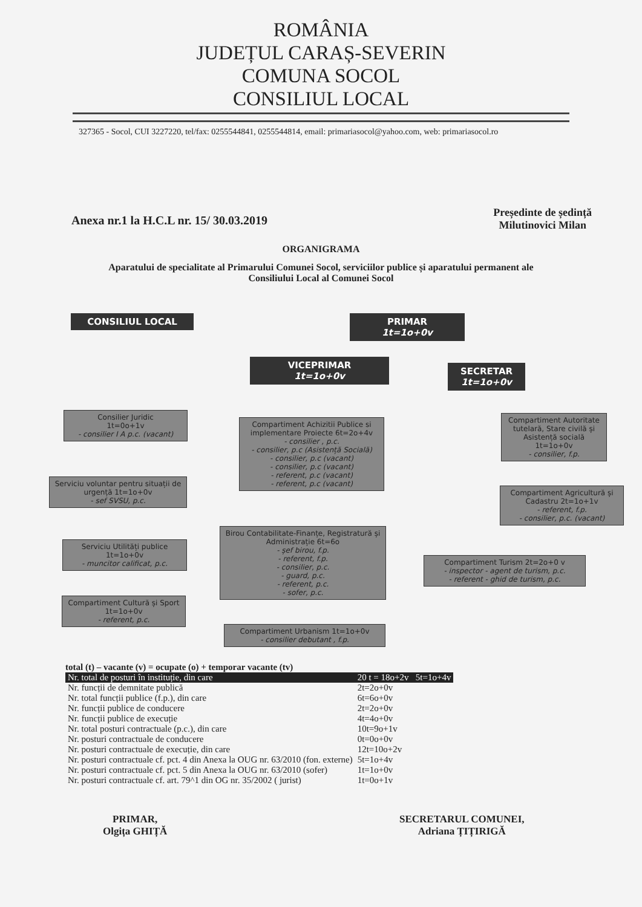ROMÂNIA
JUDEȚUL CARAȘ-SEVERIN
COMUNA SOCOL
CONSILIUL LOCAL
327365 - Socol, CUI 3227220, tel/fax: 0255544841, 0255544814, email: primariasocol@yahoo.com, web: primariasocol.ro
Anexa nr.1 la H.C.L nr. 15/ 30.03.2019 Președinte de ședință
Milutinovici Milan
ORGANIGRAMA
Aparatului de specialitate al Primarului Comunei Socol, serviciilor publice și aparatului permanent ale
Consiliului Local al Comunei Socol
CONSILIUL LOCAL
PRIMAR
1t=1o+0v
VICEPRIMAR
1t=1o+0v
SECRETAR
1t=1o+0v
Consilier Juridic
1t=0o+1v
- consilier I A p.c. (vacant)
Compartiment Achizitii Publice si implementare Proiecte 6t=2o+4v
- consilier , p.c.
- consilier, p.c (Asistență Socială)
- consilier, p.c (vacant)
- consilier, p.c (vacant)
- referent, p.c (vacant)
- referent, p.c (vacant)
Compartiment Autoritate tutelară, Stare civilă și Asistență socială 1t=1o+0v
- consilier, f.p.
Serviciu voluntar pentru situații de urgență 1t=1o+0v
- sef SVSU, p.c.
Compartiment Agricultură și Cadastru 2t=1o+1v
- referent, f.p.
- consilier, p.c. (vacant)
Birou Contabilitate-Finanțe, Registratură și Administrație 6t=6o
- șef birou, f.p.
- referent, f.p.
- consilier, p.c.
- guard, p.c.
- referent, p.c.
- sofer, p.c.
Serviciu Utilități publice
1t=1o+0v
- muncitor calificat, p.c.
Compartiment Turism 2t=2o+0 v
- inspector - agent de turism, p.c.
- referent - ghid de turism, p.c.
Compartiment Cultură și Sport 1t=1o+0v
- referent, p.c.
Compartiment Urbanism 1t=1o+0v
- consilier debutant , f.p.
total (t) – vacante (v) = ocupate (o) + temporar vacante (tv)
| Nr. total de posturi în instituție, din care | 20 t = 18o+2v 5t=1o+4v |
| Nr. funcții de demnitate publică | 2t=2o+0v |
| Nr. total funcții publice (f.p.), din care | 6t=6o+0v |
| Nr. funcții publice de conducere | 2t=2o+0v |
| Nr. funcții publice de execuție | 4t=4o+0v |
| Nr. total posturi contractuale (p.c.), din care | 10t=9o+1v |
| Nr. posturi contractuale de conducere | 0t=0o+0v |
| Nr. posturi contractuale de execuție, din care | 12t=10o+2v |
| Nr. posturi contractuale cf. pct. 4 din Anexa la OUG nr. 63/2010 (fon. externe) | 5t=1o+4v |
| Nr. posturi contractuale cf. pct. 5 din Anexa la OUG nr. 63/2010 (sofer) | 1t=1o+0v |
| Nr. posturi contractuale cf. art. 79^1 din OG nr. 35/2002 ( jurist) | 1t=0o+1v |
PRIMAR,
Olgița GHIȚĂ
SECRETARUL COMUNEI,
Adriana ȚIȚIRIGĂ